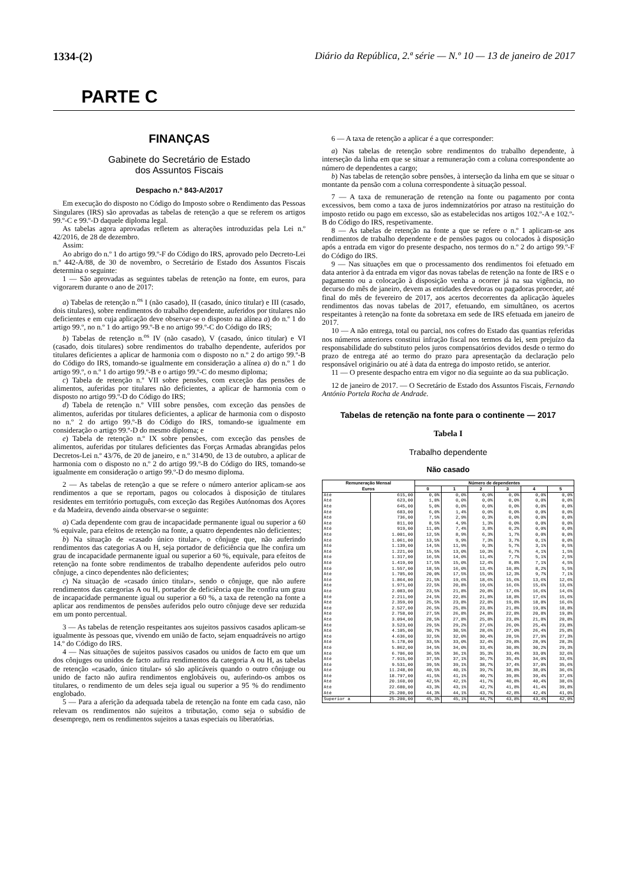1334-(2) Diário da República, 2.ª série — N.º 10 — 13 de janeiro de 2017
PARTE C
FINANÇAS
Gabinete do Secretário de Estado
dos Assuntos Fiscais
Despacho n.º 843-A/2017
Em execução do disposto no Código do Imposto sobre o Rendimento das Pessoas Singulares (IRS) são aprovadas as tabelas de retenção a que se referem os artigos 99.º-C e 99.º-D daquele diploma legal.
As tabelas agora aprovadas refletem as alterações introduzidas pela Lei n.º 42/2016, de 28 de dezembro.
Assim:
Ao abrigo do n.º 1 do artigo 99.º-F do Código do IRS, aprovado pelo Decreto-Lei n.º 442-A/88, de 30 de novembro, o Secretário de Estado dos Assuntos Fiscais determina o seguinte:
1 — São aprovadas as seguintes tabelas de retenção na fonte, em euros, para vigorarem durante o ano de 2017:
a) Tabelas de retenção n.<sup>os</sup> I (não casado), II (casado, único titular) e III (casado, dois titulares), sobre rendimentos do trabalho dependente, auferidos por titulares não deficientes e em cuja aplicação deve observar-se o disposto na alínea a) do n.º 1 do artigo 99.º, no n.º 1 do artigo 99.º-B e no artigo 99.º-C do Código do IRS;
b) Tabelas de retenção n.<sup>os</sup> IV (não casado), V (casado, único titular) e VI (casado, dois titulares) sobre rendimentos do trabalho dependente, auferidos por titulares deficientes a aplicar de harmonia com o disposto no n.º 2 do artigo 99.º-B do Código do IRS, tomando-se igualmente em consideração a alínea a) do n.º 1 do artigo 99.º, o n.º 1 do artigo 99.º-B e o artigo 99.º-C do mesmo diploma;
c) Tabela de retenção n.º VII sobre pensões, com exceção das pensões de alimentos, auferidas por titulares não deficientes, a aplicar de harmonia com o disposto no artigo 99.º-D do Código do IRS;
d) Tabela de retenção n.º VIII sobre pensões, com exceção das pensões de alimentos, auferidas por titulares deficientes, a aplicar de harmonia com o disposto no n.º 2 do artigo 99.º-B do Código do IRS, tomando-se igualmente em consideração o artigo 99.º-D do mesmo diploma; e
e) Tabela de retenção n.º IX sobre pensões, com exceção das pensões de alimentos, auferidas por titulares deficientes das Forças Armadas abrangidas pelos Decretos-Lei n.º 43/76, de 20 de janeiro, e n.º 314/90, de 13 de outubro, a aplicar de harmonia com o disposto no n.º 2 do artigo 99.º-B do Código do IRS, tomando-se igualmente em consideração o artigo 99.º-D do mesmo diploma.
2 — As tabelas de retenção a que se refere o número anterior aplicam-se aos rendimentos a que se reportam, pagos ou colocados à disposição de titulares residentes em território português, com exceção das Regiões Autónomas dos Açores e da Madeira, devendo ainda observar-se o seguinte:
a) Cada dependente com grau de incapacidade permanente igual ou superior a 60 % equivale, para efeitos de retenção na fonte, a quatro dependentes não deficientes;
b) Na situação de «casado único titular», o cônjuge que, não auferindo rendimentos das categorias A ou H, seja portador de deficiência que lhe confira um grau de incapacidade permanente igual ou superior a 60 %, equivale, para efeitos de retenção na fonte sobre rendimentos de trabalho dependente auferidos pelo outro cônjuge, a cinco dependentes não deficientes;
c) Na situação de «casado único titular», sendo o cônjuge, que não aufere rendimentos das categorias A ou H, portador de deficiência que lhe confira um grau de incapacidade permanente igual ou superior a 60 %, a taxa de retenção na fonte a aplicar aos rendimentos de pensões auferidos pelo outro cônjuge deve ser reduzida em um ponto percentual.
3 — As tabelas de retenção respeitantes aos sujeitos passivos casados aplicam-se igualmente às pessoas que, vivendo em união de facto, sejam enquadráveis no artigo 14.º do Código do IRS.
4 — Nas situações de sujeitos passivos casados ou unidos de facto em que um dos cônjuges ou unidos de facto aufira rendimentos da categoria A ou H, as tabelas de retenção «casado, único titular» só são aplicáveis quando o outro cônjuge ou unido de facto não aufira rendimentos englobáveis ou, auferindo-os ambos os titulares, o rendimento de um deles seja igual ou superior a 95 % do rendimento englobado.
5 — Para a aferição da adequada tabela de retenção na fonte em cada caso, não relevam os rendimentos não sujeitos a tributação, como seja o subsídio de desemprego, nem os rendimentos sujeitos a taxas especiais ou liberatórias.
6 — A taxa de retenção a aplicar é a que corresponder:
a) Nas tabelas de retenção sobre rendimentos do trabalho dependente, à interseção da linha em que se situar a remuneração com a coluna correspondente ao número de dependentes a cargo;
b) Nas tabelas de retenção sobre pensões, à interseção da linha em que se situar o montante da pensão com a coluna correspondente à situação pessoal.
7 — A taxa de remuneração de retenção na fonte ou pagamento por conta excessivos, bem como a taxa de juros indemnizatórios por atraso na restituição do imposto retido ou pago em excesso, são as estabelecidas nos artigos 102.º-A e 102.º-B do Código do IRS, respetivamente.
8 — As tabelas de retenção na fonte a que se refere o n.º 1 aplicam-se aos rendimentos de trabalho dependente e de pensões pagos ou colocados à disposição após a entrada em vigor do presente despacho, nos termos do n.º 2 do artigo 99.º-F do Código do IRS.
9 — Nas situações em que o processamento dos rendimentos foi efetuado em data anterior à da entrada em vigor das novas tabelas de retenção na fonte de IRS e o pagamento ou a colocação à disposição venha a ocorrer já na sua vigência, no decurso do mês de janeiro, devem as entidades devedoras ou pagadoras proceder, até final do mês de fevereiro de 2017, aos acertos decorrentes da aplicação àqueles rendimentos das novas tabelas de 2017, efetuando, em simultâneo, os acertos respeitantes à retenção na fonte da sobretaxa em sede de IRS efetuada em janeiro de 2017.
10 — A não entrega, total ou parcial, nos cofres do Estado das quantias referidas nos números anteriores constitui infração fiscal nos termos da lei, sem prejuízo da responsabilidade do substituto pelos juros compensatórios devidos desde o termo do prazo de entrega até ao termo do prazo para apresentação da declaração pelo responsável originário ou até à data da entrega do imposto retido, se anterior.
11 — O presente despacho entra em vigor no dia seguinte ao da sua publicação.
12 de janeiro de 2017. — O Secretário de Estado dos Assuntos Fiscais, Fernando António Portela Rocha de Andrade.
Tabelas de retenção na fonte para o continente — 2017
Tabela I
Trabalho dependente
Não casado
| Remuneração Mensal Euros | | Número de dependentes | | | | | |
| --- | --- | --- | --- | --- | --- | --- | --- |
| | | 0 | 1 | 2 | 3 | 4 | 5 |
| Até | 615,00 | 0,0% | 0,0% | 0,0% | 0,0% | 0,0% | 0,0% |
| Até | 623,00 | 1,8% | 0,0% | 0,0% | 0,0% | 0,0% | 0,0% |
| Até | 645,00 | 5,0% | 0,0% | 0,0% | 0,0% | 0,0% | 0,0% |
| Até | 683,00 | 6,0% | 1,4% | 0,0% | 0,0% | 0,0% | 0,0% |
| Até | 736,00 | 7,5% | 2,9% | 0,3% | 0,0% | 0,0% | 0,0% |
| Até | 811,00 | 8,5% | 4,9% | 1,3% | 0,0% | 0,0% | 0,0% |
| Até | 919,00 | 11,0% | 7,4% | 3,8% | 0,2% | 0,0% | 0,0% |
| Até | 1.001,00 | 12,5% | 8,9% | 6,3% | 1,7% | 0,0% | 0,0% |
| Até | 1.061,00 | 13,5% | 9,9% | 7,3% | 3,7% | 0,1% | 0,0% |
| Até | 1.139,00 | 14,5% | 11,9% | 9,3% | 5,7% | 3,1% | 0,5% |
| Até | 1.221,00 | 15,5% | 13,0% | 10,3% | 6,7% | 4,1% | 1,5% |
| Até | 1.317,00 | 16,5% | 14,0% | 11,4% | 7,7% | 5,1% | 2,5% |
| Até | 1.419,00 | 17,5% | 15,0% | 12,4% | 8,8% | 7,1% | 4,5% |
| Até | 1.557,00 | 18,5% | 16,0% | 13,4% | 10,8% | 8,2% | 5,5% |
| Até | 1.705,00 | 20,0% | 17,5% | 15,9% | 12,3% | 9,7% | 7,1% |
| Até | 1.864,00 | 21,5% | 19,6% | 18,6% | 15,6% | 13,6% | 12,6% |
| Até | 1.971,00 | 22,5% | 20,8% | 19,6% | 16,6% | 15,6% | 13,6% |
| Até | 2.083,00 | 23,5% | 21,8% | 20,8% | 17,6% | 16,6% | 14,6% |
| Até | 2.211,00 | 24,5% | 22,8% | 21,8% | 18,8% | 17,6% | 15,6% |
| Até | 2.359,00 | 25,5% | 23,8% | 22,8% | 19,8% | 18,8% | 16,6% |
| Até | 2.527,00 | 26,5% | 25,8% | 23,8% | 21,8% | 19,8% | 18,8% |
| Até | 2.758,00 | 27,5% | 26,8% | 24,8% | 22,8% | 20,8% | 19,8% |
| Até | 3.094,00 | 28,5% | 27,8% | 25,8% | 23,8% | 21,8% | 20,8% |
| Até | 3.523,00 | 29,5% | 29,2% | 27,6% | 26,0% | 25,4% | 23,8% |
| Até | 4.105,00 | 30,7% | 30,5% | 28,6% | 27,0% | 26,4% | 25,8% |
| Até | 4.636,00 | 32,5% | 32,0% | 30,4% | 28,5% | 27,9% | 27,3% |
| Até | 5.178,00 | 33,5% | 33,0% | 32,4% | 29,8% | 28,9% | 28,3% |
| Até | 5.862,00 | 34,5% | 34,0% | 33,4% | 30,8% | 30,2% | 29,3% |
| Até | 6.706,00 | 36,5% | 36,1% | 35,3% | 33,4% | 33,0% | 32,6% |
| Até | 7.915,00 | 37,5% | 37,1% | 36,7% | 35,4% | 34,0% | 33,6% |
| Até | 9.531,00 | 39,5% | 39,1% | 38,7% | 37,4% | 37,0% | 35,6% |
| Até | 11.248,00 | 40,5% | 40,1% | 39,7% | 38,8% | 38,0% | 36,6% |
| Até | 18.797,00 | 41,5% | 41,1% | 40,7% | 39,8% | 39,4% | 37,6% |
| Até | 20.160,00 | 42,5% | 42,1% | 41,7% | 40,8% | 40,4% | 38,6% |
| Até | 22.680,00 | 43,3% | 43,1% | 42,7% | 41,8% | 41,4% | 39,8% |
| Até | 25.200,00 | 44,3% | 44,1% | 43,7% | 42,8% | 42,4% | 41,0% |
| Superior a | 25.200,00 | 45,3% | 45,1% | 44,7% | 43,8% | 43,4% | 42,0% |